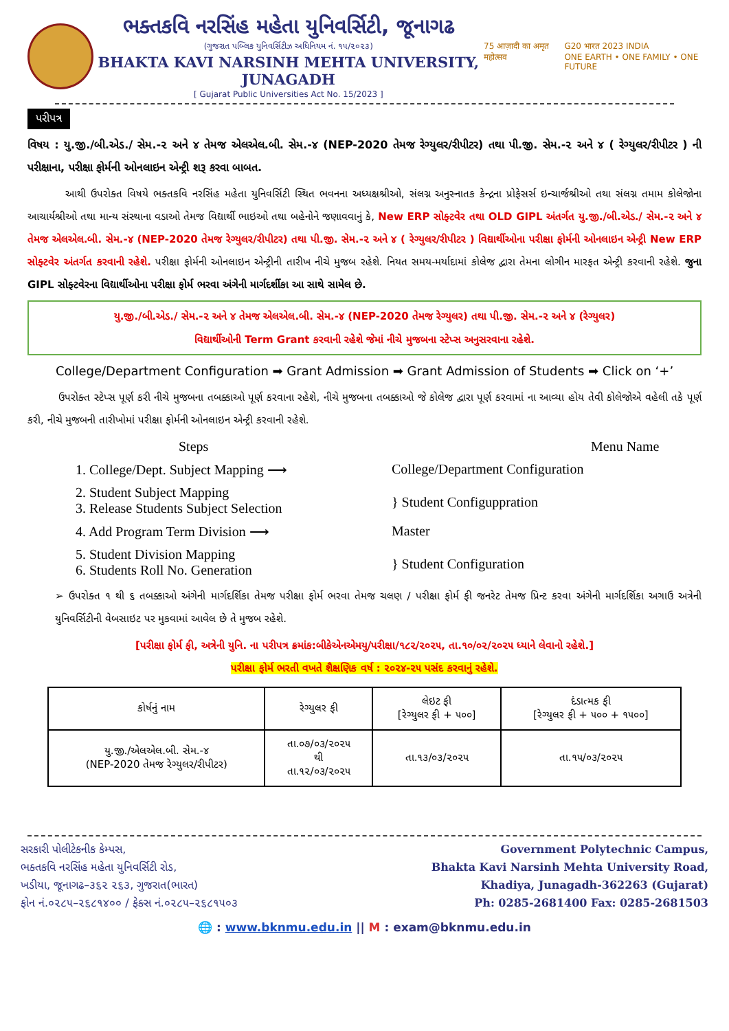ભક્તકવિ નરસિંહ મહેતા યુનિવર્સિટી, જૂનાગઢ
(ગુજરાત પબ્લિક યુનિવર્સિટીઝ અધિનિયમ નં. ૧૫/૨૦૨૩)
BHAKTA KAVI NARSINH MEHTA UNIVERSITY, JUNAGADH
[ Gujarat Public Universities Act No. 15/2023 ]
75 आज़ादी का अमृत महोत्सव G20 भारत 2023 INDIA
ONE EARTH • ONE FAMILY • ONE FUTURE
પરીપત્ર
વિષય : યુ.જી./બી.એડ./ સેમ.-૨ અને ૪ તેમજ એલએલ.બી. સેમ.-૪ (NEP-2020 તેમજ રેગ્યુલર/રીપીટર) તથા પી.જી. સેમ.-૨ અને ૪ ( રેગ્યુલર/રીપીટર ) ની પરીક્ષાના, પરીક્ષા ફોર્મની ઓનલાઇન એન્ટ્રી શરૂ કરવા બાબત.
આથી ઉપરોક્ત વિષયે ભક્તકવિ નરસિંહ મહેતા યુનિવર્સિટી સ્થિત ભવનના અધ્યક્ષશ્રીઓ, સંલગ્ન અનુસ્નાતક કેન્દ્રના પ્રોફેસર્સ ઇન્ચાર્જશ્રીઓ તથા સંલગ્ન તમામ કોલેજોના આચાર્યશ્રીઓ તથા માન્ય સંસ્થાના વડાઓ તેમજ વિદ્યાર્થી ભાઇઓ તથા બહેનોને જણાવવાનું કે, New ERP સોફ્ટવેર તથા OLD GIPL અંતર્ગત યુ.જી./બી.એડ./ સેમ.-૨ અને ૪ તેમજ એલએલ.બી. સેમ.-૪ (NEP-2020 તેમજ રેગ્યુલર/રીપીટર) તથા પી.જી. સેમ.-૨ અને ૪ ( રેગ્યુલર/રીપીટર ) વિદ્યાર્થીઓના પરીક્ષા ફોર્મની ઓનલાઇન એન્ટ્રી New ERP સોફ્ટવેર અંતર્ગત કરવાની રહેશે. પરીક્ષા ફોર્મની ઓનલાઇન એન્ટ્રીની તારીખ નીચે મુજબ રહેશે. નિયત સમય-મર્યાદામાં કોલેજ દ્વારા તેમના લોગીન મારફત એન્ટ્રી કરવાની રહેશે. જુના GIPL સોફ્ટવેરના વિદ્યાર્થીઓના પરીક્ષા ફોર્મ ભરવા અંગેની માર્ગદર્શીકા આ સાથે સામેલ છે.
યુ.જી./બી.એડ./ સેમ.-૨ અને ૪ તેમજ એલએલ.બી. સેમ.-૪ (NEP-2020 તેમજ રેગ્યુલર) તથા પી.જી. સેમ.-૨ અને ૪ (રેગ્યુલર)
વિદ્યાર્થીઓની Term Grant કરવાની રહેશે જેમાં નીચે મુજબના સ્ટેપ્સ અનુસરવાના રહેશે.
College/Department Configuration ➡ Grant Admission ➡ Grant Admission of Students ➡ Click on ‘+’
ઉપરોક્ત સ્ટેપ્સ પૂર્ણ કરી નીચે મુજબના તબક્કાઓ પૂર્ણ કરવાના રહેશે, નીચે મુજબના તબક્કાઓ જે કોલેજ દ્વારા પૂર્ણ કરવામાં ના આવ્યા હોય તેવી કોલેજોએ વહેલી તકે પૂર્ણ કરી, નીચે મુજબની તારીખોમાં પરીક્ષા ફોર્મની ઓનલાઇન એન્ટ્રી કરવાની રહેશે.
Steps Menu Name
1. College/Dept. Subject Mapping ⟶ College/Department Configuration
2. Student Subject Mapping
3. Release Students Subject Selection
} Student Configuppration
4. Add Program Term Division ⟶ Master
5. Student Division Mapping
6. Students Roll No. Generation
} Student Configuration
➢ ઉપરોક્ત ૧ થી ૬ તબક્કાઓ અંગેની માર્ગદર્શિકા તેમજ પરીક્ષા ફોર્મ ભરવા તેમજ ચલણ / પરીક્ષા ફોર્મ ફી જનરેટ તેમજ પ્રિન્ટ કરવા અંગેની માર્ગદર્શિકા અગાઉ અત્રેની યુનિવર્સિટીની વેબસાઇટ પર મુકવામાં આવેલ છે તે મુજબ રહેશે.
[પરીક્ષા ફોર્મ ફી, અત્રેની યુનિ. ના પરીપત્ર ક્રમાંક:બીકેએનએમયુ/પરીક્ષા/૧૮૨/૨૦૨૫, તા.૧૦/૦૨/૨૦૨૫ ધ્યાને લેવાનો રહેશે.]
પરીક્ષા ફોર્મ ભરતી વખતે શૈક્ષણિક વર્ષ : ૨૦૨૪-૨૫ પસંદ કરવાનું રહેશે.
| કોર્ષનું નામ | રેગ્યુલર ફી | લેઇટ ફી [રેગ્યુલર ફી + ૫૦૦] | દંડાત્મક ફી [રેગ્યુલર ફી + ૫૦૦ + ૧૫૦૦] |
| --- | --- | --- | --- |
| યુ.જી./એલએલ.બી. સેમ.-૪ (NEP-2020 તેમજ રેગ્યુલર/રીપીટર) | તા.૦૭/૦૩/૨૦૨૫ થી તા.૧૨/૦૩/૨૦૨૫ | તા.૧૩/૦૩/૨૦૨૫ | તા.૧૫/૦૩/૨૦૨૫ |
સરકારી પોલીટેકનીક કેમ્પસ,
ભક્તકવિ નરસિંહ મહેતા યુનિવર્સિટી રોડ,
ખડીયા, જૂનાગઢ–૩૬૨ ૨૬૩, ગુજરાત(ભારત)
ફોન નં.૦૨૮૫–૨૬૮૧૪૦૦ / ફેક્સ નં.૦૨૮૫–૨૬૮૧૫૦૩
Government Polytechnic Campus,
Bhakta Kavi Narsinh Mehta University Road,
Khadiya, Junagadh-362263 (Gujarat)
Ph: 0285-2681400 Fax: 0285-2681503
🌐 : www.bknmu.edu.in || M : exam@bknmu.edu.in